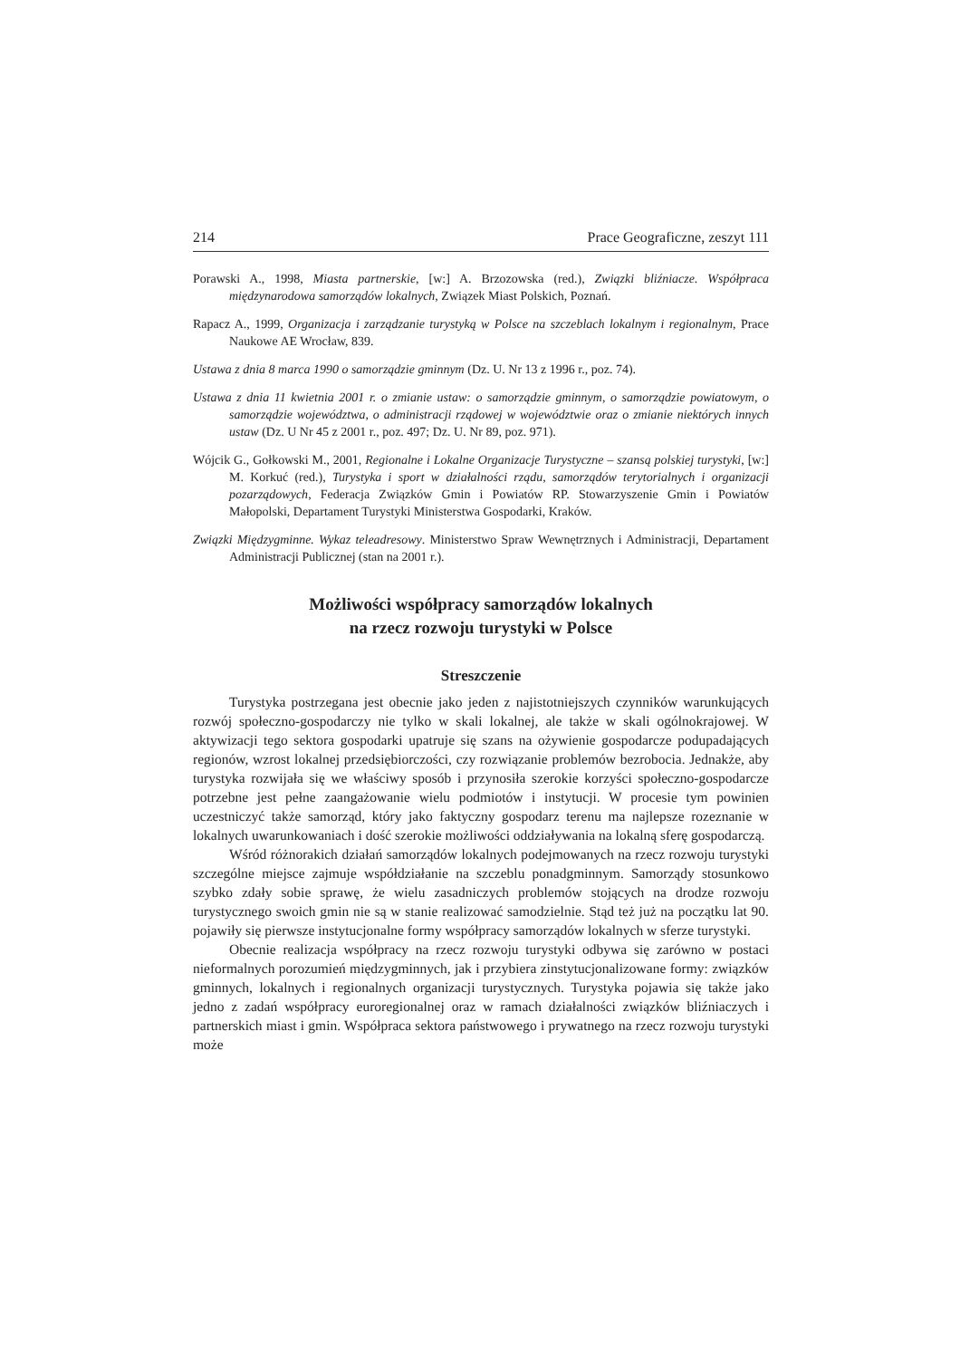214 Prace Geograficzne, zeszyt 111
Porawski A., 1998, Miasta partnerskie, [w:] A. Brzozowska (red.), Związki bliźniacze. Współpraca międzynarodowa samorządów lokalnych, Związek Miast Polskich, Poznań.
Rapacz A., 1999, Organizacja i zarządzanie turystyką w Polsce na szczeblach lokalnym i regionalnym, Prace Naukowe AE Wrocław, 839.
Ustawa z dnia 8 marca 1990 o samorządzie gminnym (Dz. U. Nr 13 z 1996 r., poz. 74).
Ustawa z dnia 11 kwietnia 2001 r. o zmianie ustaw: o samorządzie gminnym, o samorządzie powiatowym, o samorządzie województwa, o administracji rządowej w województwie oraz o zmianie niektórych innych ustaw (Dz. U Nr 45 z 2001 r., poz. 497; Dz. U. Nr 89, poz. 971).
Wójcik G., Gołkowski M., 2001, Regionalne i Lokalne Organizacje Turystyczne – szansą polskiej turystyki, [w:] M. Korkuć (red.), Turystyka i sport w działalności rządu, samorządów terytorialnych i organizacji pozarządowych, Federacja Związków Gmin i Powiatów RP. Stowarzyszenie Gmin i Powiatów Małopolski, Departament Turystyki Ministerstwa Gospodarki, Kraków.
Związki Międzygminne. Wykaz teleadresowy. Ministerstwo Spraw Wewnętrznych i Administracji, Departament Administracji Publicznej (stan na 2001 r.).
Możliwości współpracy samorządów lokalnych
na rzecz rozwoju turystyki w Polsce
Streszczenie
Turystyka postrzegana jest obecnie jako jeden z najistotniejszych czynników warunkujących rozwój społeczno-gospodarczy nie tylko w skali lokalnej, ale także w skali ogólnokrajowej. W aktywizacji tego sektora gospodarki upatruje się szans na ożywienie gospodarcze podupadających regionów, wzrost lokalnej przedsiębiorczości, czy rozwiązanie problemów bezrobocia. Jednakże, aby turystyka rozwijała się we właściwy sposób i przynosiła szerokie korzyści społeczno-gospodarcze potrzebne jest pełne zaangażowanie wielu podmiotów i instytucji. W procesie tym powinien uczestniczyć także samorząd, który jako faktyczny gospodarz terenu ma najlepsze rozeznanie w lokalnych uwarunkowaniach i dość szerokie możliwości oddziaływania na lokalną sferę gospodarczą.
Wśród różnorakich działań samorządów lokalnych podejmowanych na rzecz rozwoju turystyki szczególne miejsce zajmuje współdziałanie na szczeblu ponadgminnym. Samorządy stosunkowo szybko zdały sobie sprawę, że wielu zasadniczych problemów stojących na drodze rozwoju turystycznego swoich gmin nie są w stanie realizować samodzielnie. Stąd też już na początku lat 90. pojawiły się pierwsze instytucjonalne formy współpracy samorządów lokalnych w sferze turystyki.
Obecnie realizacja współpracy na rzecz rozwoju turystyki odbywa się zarówno w postaci nieformalnych porozumień międzygminnych, jak i przybiera zinstytucjonalizowane formy: związków gminnych, lokalnych i regionalnych organizacji turystycznych. Turystyka pojawia się także jako jedno z zadań współpracy euroregionalnej oraz w ramach działalności związków bliźniaczych i partnerskich miast i gmin. Współpraca sektora państwowego i prywatnego na rzecz rozwoju turystyki może